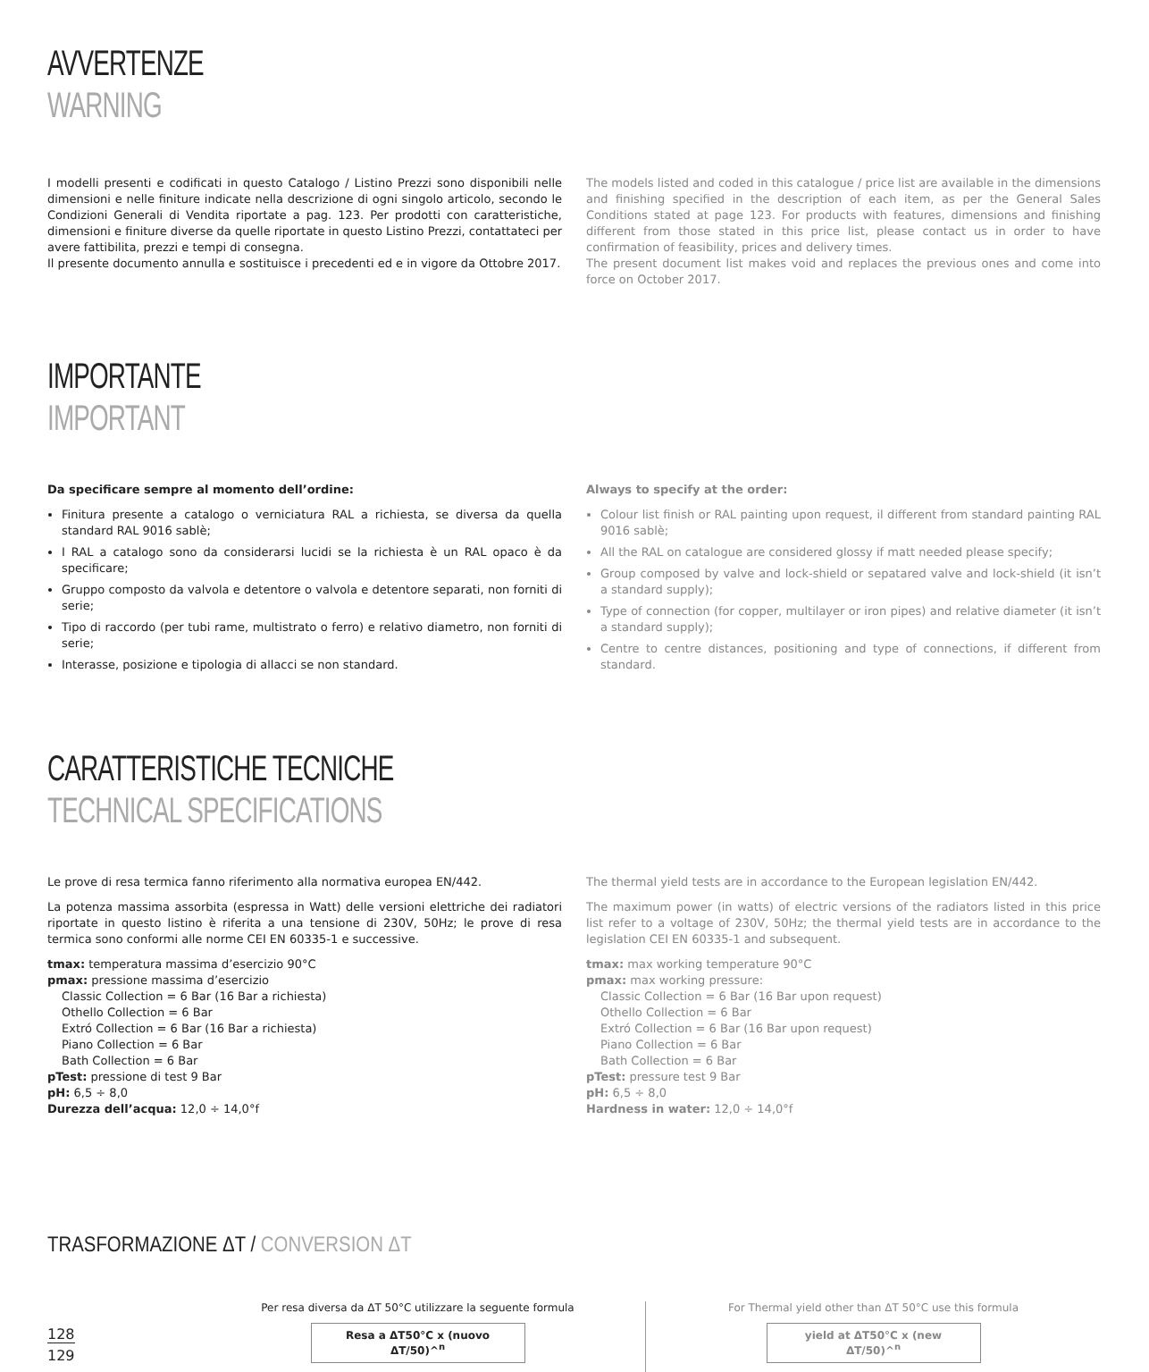AVVERTENZE
WARNING
I modelli presenti e codificati in questo Catalogo / Listino Prezzi sono disponibili nelle dimensioni e nelle finiture indicate nella descrizione di ogni singolo articolo, secondo le Condizioni Generali di Vendita riportate a pag. 123. Per prodotti con caratteristiche, dimensioni e finiture diverse da quelle riportate in questo Listino Prezzi, contattateci per avere fattibilita, prezzi e tempi di consegna.
Il presente documento annulla e sostituisce i precedenti ed e in vigore da Ottobre 2017.
The models listed and coded in this catalogue / price list are available in the dimensions and finishing specified in the description of each item, as per the General Sales Conditions stated at page 123. For products with features, dimensions and finishing different from those stated in this price list, please contact us in order to have confirmation of feasibility, prices and delivery times.
The present document list makes void and replaces the previous ones and come into force on October 2017.
IMPORTANTE
IMPORTANT
Da specificare sempre al momento dell’ordine:
Finitura presente a catalogo o verniciatura RAL a richiesta, se diversa da quella standard RAL 9016 sablè;
I RAL a catalogo sono da considerarsi lucidi se la richiesta è un RAL opaco è da specificare;
Gruppo composto da valvola e detentore o valvola e detentore separati, non forniti di serie;
Tipo di raccordo (per tubi rame, multistrato o ferro) e relativo diametro, non forniti di serie;
Interasse, posizione e tipologia di allacci se non standard.
Always to specify at the order:
Colour list finish or RAL painting upon request, il different from standard painting RAL 9016 sablè;
All the RAL on catalogue are considered glossy if matt needed please specify;
Group composed by valve and lock-shield or sepatared valve and lock-shield (it isn’t a standard supply);
Type of connection (for copper, multilayer or iron pipes) and relative diameter (it isn’t a standard supply);
Centre to centre distances, positioning and type of connections, if different from standard.
CARATTERISTICHE TECNICHE
TECHNICAL SPECIFICATIONS
Le prove di resa termica fanno riferimento alla normativa europea EN/442.
La potenza massima assorbita (espressa in Watt) delle versioni elettriche dei radiatori riportate in questo listino è riferita a una tensione di 230V, 50Hz; le prove di resa termica sono conformi alle norme CEI EN 60335-1 e successive.
tmax: temperatura massima d’esercizio 90°C
pmax: pressione massima d’esercizio
Classic Collection = 6 Bar (16 Bar a richiesta)
Othello Collection = 6 Bar
Extró Collection = 6 Bar (16 Bar a richiesta)
Piano Collection = 6 Bar
Bath Collection = 6 Bar
pTest: pressione di test 9 Bar
pH: 6,5 ÷ 8,0
Durezza dell’acqua: 12,0 ÷ 14,0°f
The thermal yield tests are in accordance to the European legislation EN/442.
The maximum power (in watts) of electric versions of the radiators listed in this price list refer to a voltage of 230V, 50Hz; the thermal yield tests are in accordance to the legislation CEI EN 60335-1 and subsequent.
tmax: max working temperature 90°C
pmax: max working pressure:
Classic Collection = 6 Bar (16 Bar upon request)
Othello Collection = 6 Bar
Extró Collection = 6 Bar (16 Bar upon request)
Piano Collection = 6 Bar
Bath Collection = 6 Bar
pTest: pressure test 9 Bar
pH: 6,5 ÷ 8,0
Hardness in water: 12,0 ÷ 14,0°f
TRASFORMAZIONE ΔT / CONVERSION ΔT
128
129
Per resa diversa da ΔT 50°C utilizzare la seguente formula
Resa a ΔT50°C x (nuovo ΔT/50)^<sup>n</sup>
For Thermal yield other than ΔT 50°C use this formula
yield at ΔT50°C x (new ΔT/50)^<sup>n</sup>